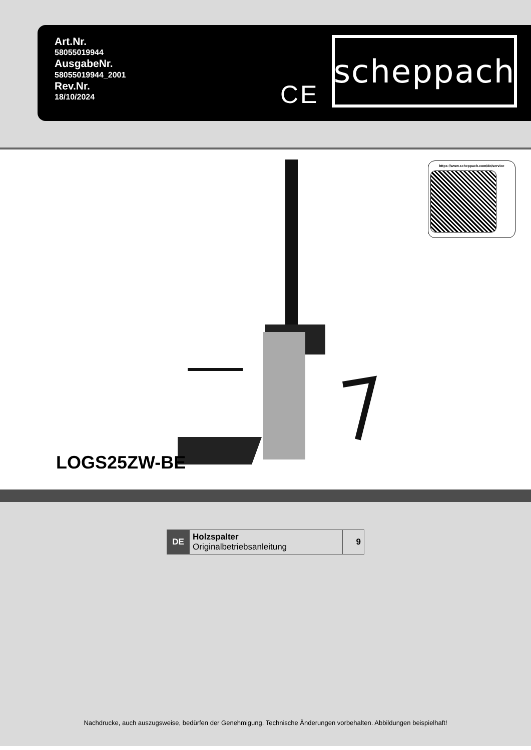Art.Nr.
58055019944
AusgabeNr.
58055019944_2001
Rev.Nr.
18/10/2024
CE
scheppach
https://www.scheppach.com/de/service
LOGS25ZW-BE
| DE | Holzspalter Originalbetriebsanleitung | 9 |
Nachdrucke, auch auszugsweise, bedürfen der Genehmigung. Technische Änderungen vorbehalten. Abbildungen beispielhaft!